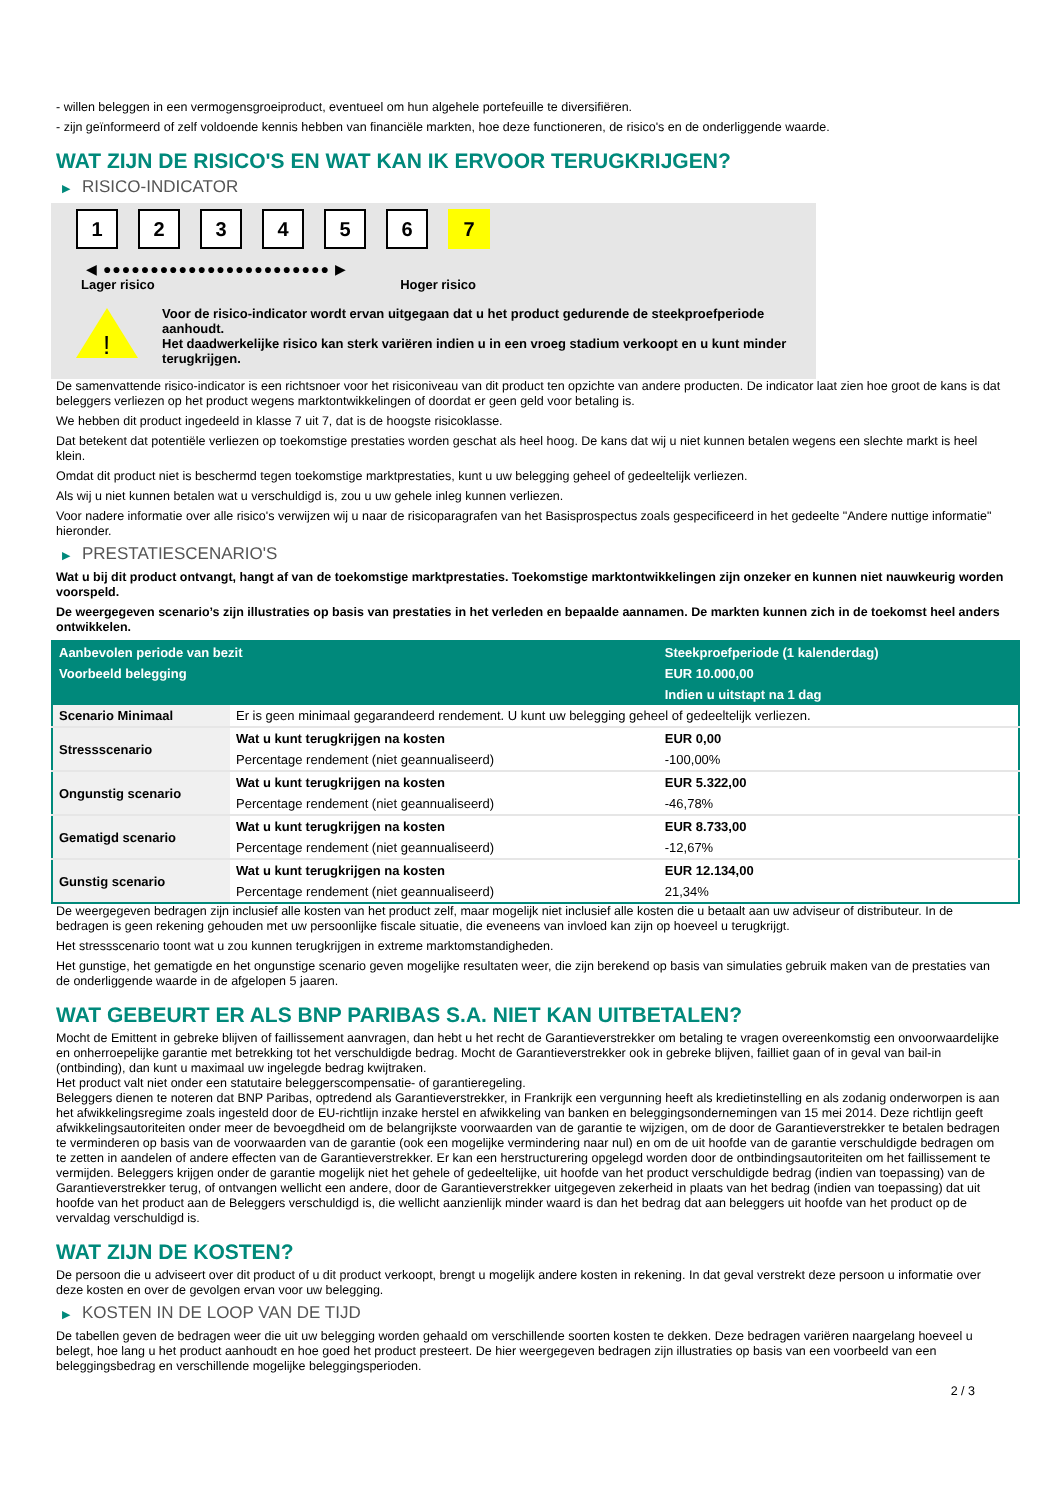- willen beleggen in een vermogensgroeiproduct, eventueel om hun algehele portefeuille te diversifiëren.
- zijn geïnformeerd of zelf voldoende kennis hebben van financiële markten, hoe deze functioneren, de risico's en de onderliggende waarde.
WAT ZIJN DE RISICO'S EN WAT KAN IK ERVOOR TERUGKRIJGEN?
▶ RISICO-INDICATOR
1 2 3 4 5 6 7
◀ ●●●●●●●●●●●●●●●●●●●●●●●● ▶
Lager risico Hoger risico
!
Voor de risico-indicator wordt ervan uitgegaan dat u het product gedurende de steekproefperiode aanhoudt.
Het daadwerkelijke risico kan sterk variëren indien u in een vroeg stadium verkoopt en u kunt minder terugkrijgen.
De samenvattende risico-indicator is een richtsnoer voor het risiconiveau van dit product ten opzichte van andere producten. De indicator laat zien hoe groot de kans is dat beleggers verliezen op het product wegens marktontwikkelingen of doordat er geen geld voor betaling is.
We hebben dit product ingedeeld in klasse 7 uit 7, dat is de hoogste risicoklasse.
Dat betekent dat potentiële verliezen op toekomstige prestaties worden geschat als heel hoog. De kans dat wij u niet kunnen betalen wegens een slechte markt is heel klein.
Omdat dit product niet is beschermd tegen toekomstige marktprestaties, kunt u uw belegging geheel of gedeeltelijk verliezen.
Als wij u niet kunnen betalen wat u verschuldigd is, zou u uw gehele inleg kunnen verliezen.
Voor nadere informatie over alle risico's verwijzen wij u naar de risicoparagrafen van het Basisprospectus zoals gespecificeerd in het gedeelte "Andere nuttige informatie" hieronder.
▶ PRESTATIESCENARIO'S
Wat u bij dit product ontvangt, hangt af van de toekomstige marktprestaties. Toekomstige marktontwikkelingen zijn onzeker en kunnen niet nauwkeurig worden voorspeld.
De weergegeven scenario’s zijn illustraties op basis van prestaties in het verleden en bepaalde aannamen. De markten kunnen zich in de toekomst heel anders ontwikkelen.
| Aanbevolen periode van bezit | | Steekproefperiode (1 kalenderdag) |
| --- | --- | --- |
| Voorbeeld belegging | | EUR 10.000,00 |
| | | Indien u uitstapt na 1 dag |
| Scenario Minimaal | Er is geen minimaal gegarandeerd rendement. U kunt uw belegging geheel of gedeeltelijk verliezen. | |
| Stressscenario | Wat u kunt terugkrijgen na kosten | EUR 0,00 |
| | Percentage rendement (niet geannualiseerd) | -100,00% |
| Ongunstig scenario | Wat u kunt terugkrijgen na kosten | EUR 5.322,00 |
| | Percentage rendement (niet geannualiseerd) | -46,78% |
| Gematigd scenario | Wat u kunt terugkrijgen na kosten | EUR 8.733,00 |
| | Percentage rendement (niet geannualiseerd) | -12,67% |
| Gunstig scenario | Wat u kunt terugkrijgen na kosten | EUR 12.134,00 |
| | Percentage rendement (niet geannualiseerd) | 21,34% |
De weergegeven bedragen zijn inclusief alle kosten van het product zelf, maar mogelijk niet inclusief alle kosten die u betaalt aan uw adviseur of distributeur. In de bedragen is geen rekening gehouden met uw persoonlijke fiscale situatie, die eveneens van invloed kan zijn op hoeveel u terugkrijgt.
Het stressscenario toont wat u zou kunnen terugkrijgen in extreme marktomstandigheden.
Het gunstige, het gematigde en het ongunstige scenario geven mogelijke resultaten weer, die zijn berekend op basis van simulaties gebruik maken van de prestaties van de onderliggende waarde in de afgelopen 5 jaaren.
WAT GEBEURT ER ALS BNP PARIBAS S.A. NIET KAN UITBETALEN?
Mocht de Emittent in gebreke blijven of faillissement aanvragen, dan hebt u het recht de Garantieverstrekker om betaling te vragen overeenkomstig een onvoorwaardelijke en onherroepelijke garantie met betrekking tot het verschuldigde bedrag. Mocht de Garantieverstrekker ook in gebreke blijven, failliet gaan of in geval van bail-in (ontbinding), dan kunt u maximaal uw ingelegde bedrag kwijtraken.
Het product valt niet onder een statutaire beleggerscompensatie- of garantieregeling.
Beleggers dienen te noteren dat BNP Paribas, optredend als Garantieverstrekker, in Frankrijk een vergunning heeft als kredietinstelling en als zodanig onderworpen is aan het afwikkelingsregime zoals ingesteld door de EU-richtlijn inzake herstel en afwikkeling van banken en beleggingsondernemingen van 15 mei 2014. Deze richtlijn geeft afwikkelingsautoriteiten onder meer de bevoegdheid om de belangrijkste voorwaarden van de garantie te wijzigen, om de door de Garantieverstrekker te betalen bedragen te verminderen op basis van de voorwaarden van de garantie (ook een mogelijke vermindering naar nul) en om de uit hoofde van de garantie verschuldigde bedragen om te zetten in aandelen of andere effecten van de Garantieverstrekker. Er kan een herstructurering opgelegd worden door de ontbindingsautoriteiten om het faillissement te vermijden. Beleggers krijgen onder de garantie mogelijk niet het gehele of gedeeltelijke, uit hoofde van het product verschuldigde bedrag (indien van toepassing) van de Garantieverstrekker terug, of ontvangen wellicht een andere, door de Garantieverstrekker uitgegeven zekerheid in plaats van het bedrag (indien van toepassing) dat uit hoofde van het product aan de Beleggers verschuldigd is, die wellicht aanzienlijk minder waard is dan het bedrag dat aan beleggers uit hoofde van het product op de vervaldag verschuldigd is.
WAT ZIJN DE KOSTEN?
De persoon die u adviseert over dit product of u dit product verkoopt, brengt u mogelijk andere kosten in rekening. In dat geval verstrekt deze persoon u informatie over deze kosten en over de gevolgen ervan voor uw belegging.
▶ KOSTEN IN DE LOOP VAN DE TIJD
De tabellen geven de bedragen weer die uit uw belegging worden gehaald om verschillende soorten kosten te dekken. Deze bedragen variëren naargelang hoeveel u belegt, hoe lang u het product aanhoudt en hoe goed het product presteert. De hier weergegeven bedragen zijn illustraties op basis van een voorbeeld van een beleggingsbedrag en verschillende mogelijke beleggingsperioden.
2 / 3